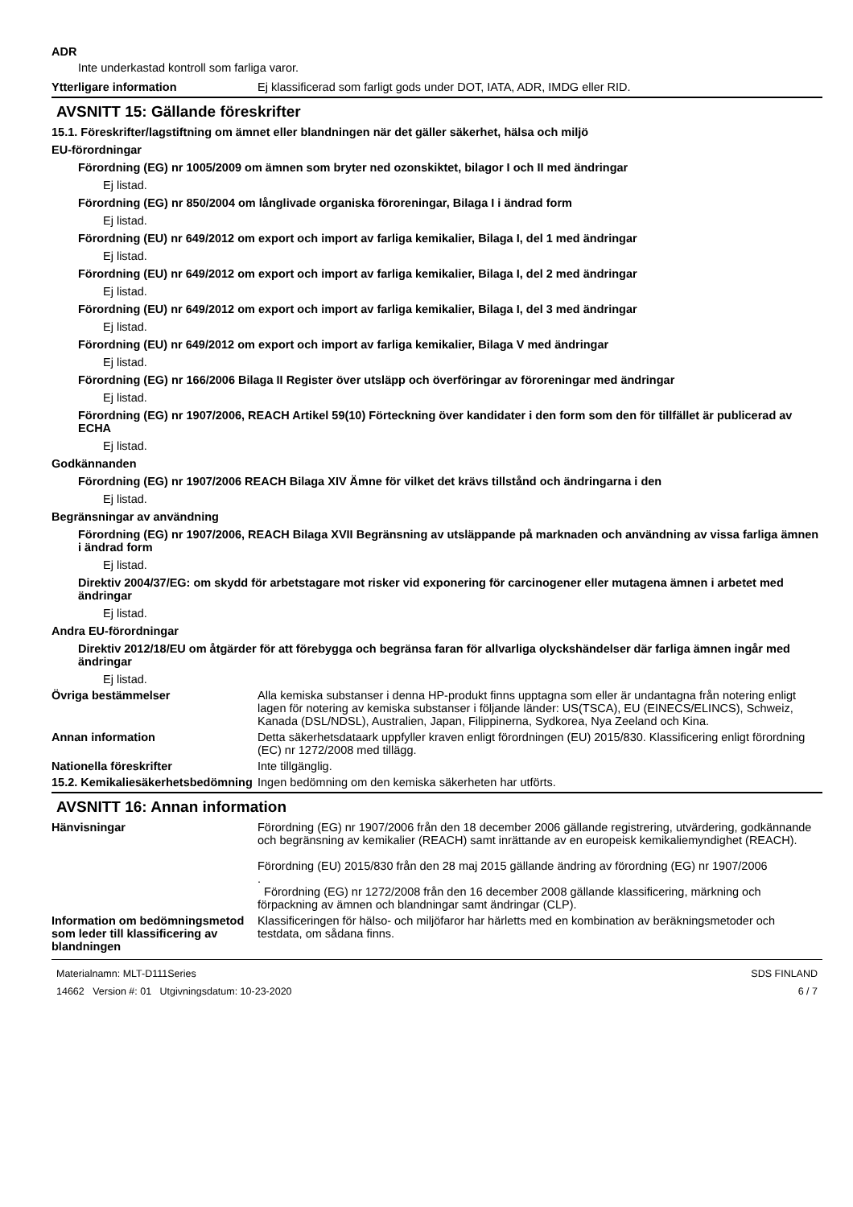ADR
Inte underkastad kontroll som farliga varor.
Ytterligare information Ej klassificerad som farligt gods under DOT, IATA, ADR, IMDG eller RID.
AVSNITT 15: Gällande föreskrifter
15.1. Föreskrifter/lagstiftning om ämnet eller blandningen när det gäller säkerhet, hälsa och miljö
EU-förordningar
Förordning (EG) nr 1005/2009 om ämnen som bryter ned ozonskiktet, bilagor I och II med ändringar
Ej listad.
Förordning (EG) nr 850/2004 om långlivade organiska föroreningar, Bilaga I i ändrad form
Ej listad.
Förordning (EU) nr 649/2012 om export och import av farliga kemikalier, Bilaga I, del 1 med ändringar
Ej listad.
Förordning (EU) nr 649/2012 om export och import av farliga kemikalier, Bilaga I, del 2 med ändringar
Ej listad.
Förordning (EU) nr 649/2012 om export och import av farliga kemikalier, Bilaga I, del 3 med ändringar
Ej listad.
Förordning (EU) nr 649/2012 om export och import av farliga kemikalier, Bilaga V med ändringar
Ej listad.
Förordning (EG) nr 166/2006 Bilaga II Register över utsläpp och överföringar av föroreningar med ändringar
Ej listad.
Förordning (EG) nr 1907/2006, REACH Artikel 59(10) Förteckning över kandidater i den form som den för tillfället är publicerad av ECHA
Ej listad.
Godkännanden
Förordning (EG) nr 1907/2006 REACH Bilaga XIV Ämne för vilket det krävs tillstånd och ändringarna i den
Ej listad.
Begränsningar av användning
Förordning (EG) nr 1907/2006, REACH Bilaga XVII Begränsning av utsläppande på marknaden och användning av vissa farliga ämnen i ändrad form
Ej listad.
Direktiv 2004/37/EG: om skydd för arbetstagare mot risker vid exponering för carcinogener eller mutagena ämnen i arbetet med ändringar
Ej listad.
Andra EU-förordningar
Direktiv 2012/18/EU om åtgärder för att förebygga och begränsa faran för allvarliga olyckshändelser där farliga ämnen ingår med ändringar
Ej listad.
Övriga bestämmelser Alla kemiska substanser i denna HP-produkt finns upptagna som eller är undantagna från notering enligt lagen för notering av kemiska substanser i följande länder: US(TSCA), EU (EINECS/ELINCS), Schweiz, Kanada (DSL/NDSL), Australien, Japan, Filippinerna, Sydkorea, Nya Zeeland och Kina.
Annan information Detta säkerhetsdataark uppfyller kraven enligt förordningen (EU) 2015/830. Klassificering enligt förordning (EC) nr 1272/2008 med tillägg.
Nationella föreskrifter Inte tillgänglig.
15.2. Kemikaliesäkerhetsbedömning
Ingen bedömning om den kemiska säkerheten har utförts.
AVSNITT 16: Annan information
Hänvisningar Förordning (EG) nr 1907/2006 från den 18 december 2006 gällande registrering, utvärdering, godkännande och begränsning av kemikalier (REACH) samt inrättande av en europeisk kemikaliemyndighet (REACH).
Förordning (EU) 2015/830 från den 28 maj 2015 gällande ändring av förordning (EG) nr 1907/2006
.
Förordning (EG) nr 1272/2008 från den 16 december 2008 gällande klassificering, märkning och förpackning av ämnen och blandningar samt ändringar (CLP).
Information om bedömningsmetod som leder till klassificering av blandningen
Klassificeringen för hälso- och miljöfaror har härletts med en kombination av beräkningsmetoder och testdata, om sådana finns.
Materialnamn: MLT-D111Series
14662 Version #: 01 Utgivningsdatum: 10-23-2020
SDS FINLAND
6 / 7